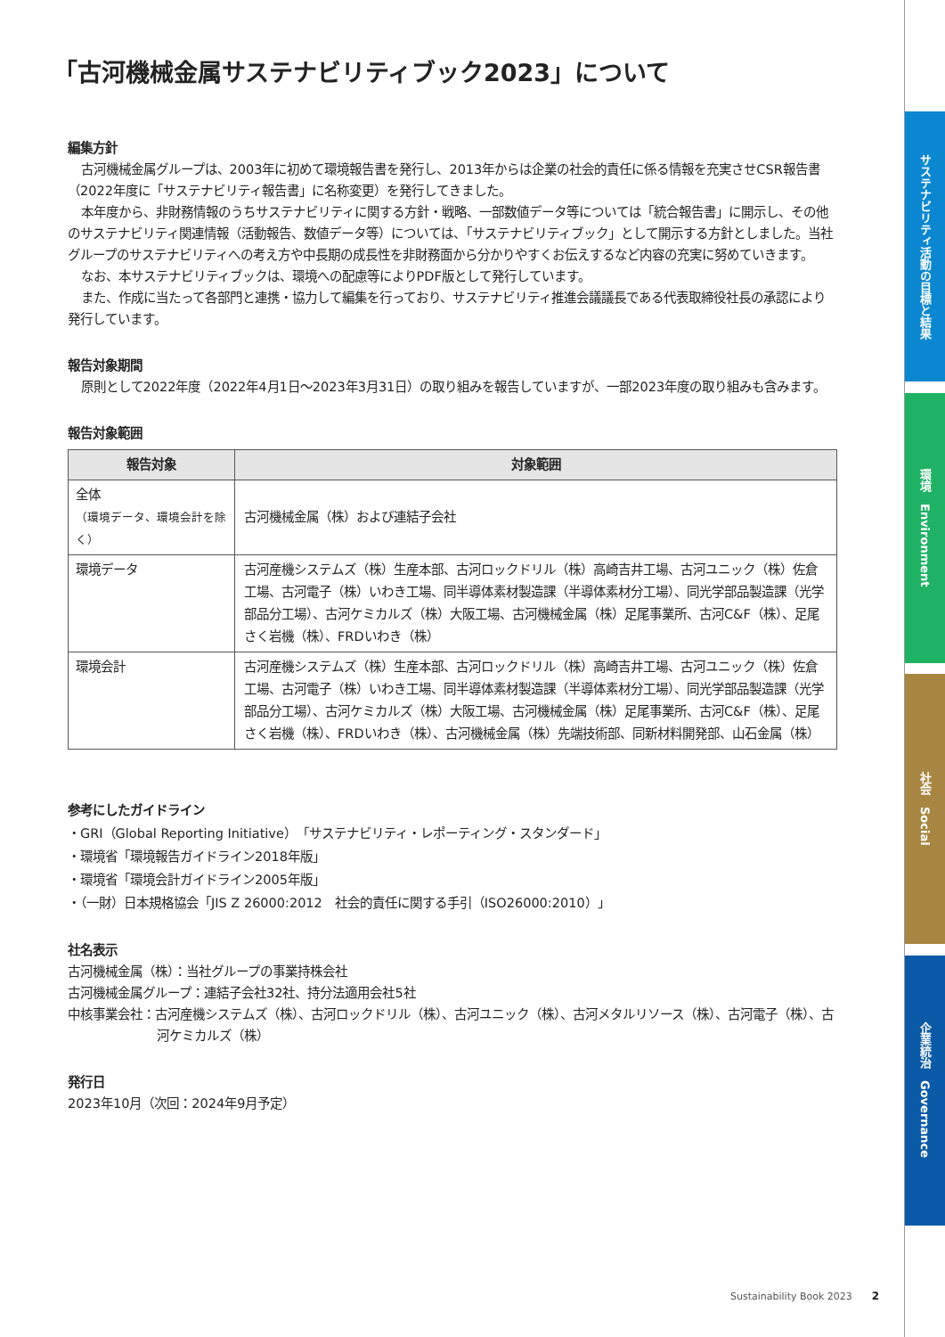サステナビリティ活動の目標と結果
環境　Environment
社会　Social
企業統治　Governance
「古河機械金属サステナビリティブック2023」について
編集方針
古河機械金属グループは、2003年に初めて環境報告書を発行し、2013年からは企業の社会的責任に係る情報を充実させCSR報告書（2022年度に「サステナビリティ報告書」に名称変更）を発行してきました。
本年度から、非財務情報のうちサステナビリティに関する方針・戦略、一部数値データ等については「統合報告書」に開示し、その他のサステナビリティ関連情報（活動報告、数値データ等）については、「サステナビリティブック」として開示する方針としました。当社グループのサステナビリティへの考え方や中長期の成長性を非財務面から分かりやすくお伝えするなど内容の充実に努めていきます。
なお、本サステナビリティブックは、環境への配慮等によりPDF版として発行しています。
また、作成に当たって各部門と連携・協力して編集を行っており、サステナビリティ推進会議議長である代表取締役社長の承認により発行しています。
報告対象期間
原則として2022年度（2022年4月1日～2023年3月31日）の取り組みを報告していますが、一部2023年度の取り組みも含みます。
報告対象範囲
| 報告対象 | 対象範囲 |
| --- | --- |
| 全体 （環境データ、環境会計を除く） | 古河機械金属（株）および連結子会社 |
| 環境データ | 古河産機システムズ（株）生産本部、古河ロックドリル（株）高崎吉井工場、古河ユニック（株）佐倉工場、古河電子（株）いわき工場、同半導体素材製造課（半導体素材分工場）、同光学部品製造課（光学部品分工場）、古河ケミカルズ（株）大阪工場、古河機械金属（株）足尾事業所、古河C&F（株）、足尾さく岩機（株）、FRDいわき（株） |
| 環境会計 | 古河産機システムズ（株）生産本部、古河ロックドリル（株）高崎吉井工場、古河ユニック（株）佐倉工場、古河電子（株）いわき工場、同半導体素材製造課（半導体素材分工場）、同光学部品製造課（光学部品分工場）、古河ケミカルズ（株）大阪工場、古河機械金属（株）足尾事業所、古河C&F（株）、足尾さく岩機（株）、FRDいわき（株）、古河機械金属（株）先端技術部、同新材料開発部、山石金属（株） |
参考にしたガイドライン
・GRI（Global Reporting Initiative）「サステナビリティ・レポーティング・スタンダード」
・環境省「環境報告ガイドライン2018年版」
・環境省「環境会計ガイドライン2005年版」
・（一財）日本規格協会「JIS Z 26000:2012　社会的責任に関する手引（ISO26000:2010）」
社名表示
古河機械金属（株）：当社グループの事業持株会社
古河機械金属グループ：連結子会社32社、持分法適用会社5社
中核事業会社：古河産機システムズ（株）、古河ロックドリル（株）、古河ユニック（株）、古河メタルリソース（株）、古河電子（株）、古河ケミカルズ（株）
発行日
2023年10月（次回：2024年9月予定）
Sustainability Book 2023　　2